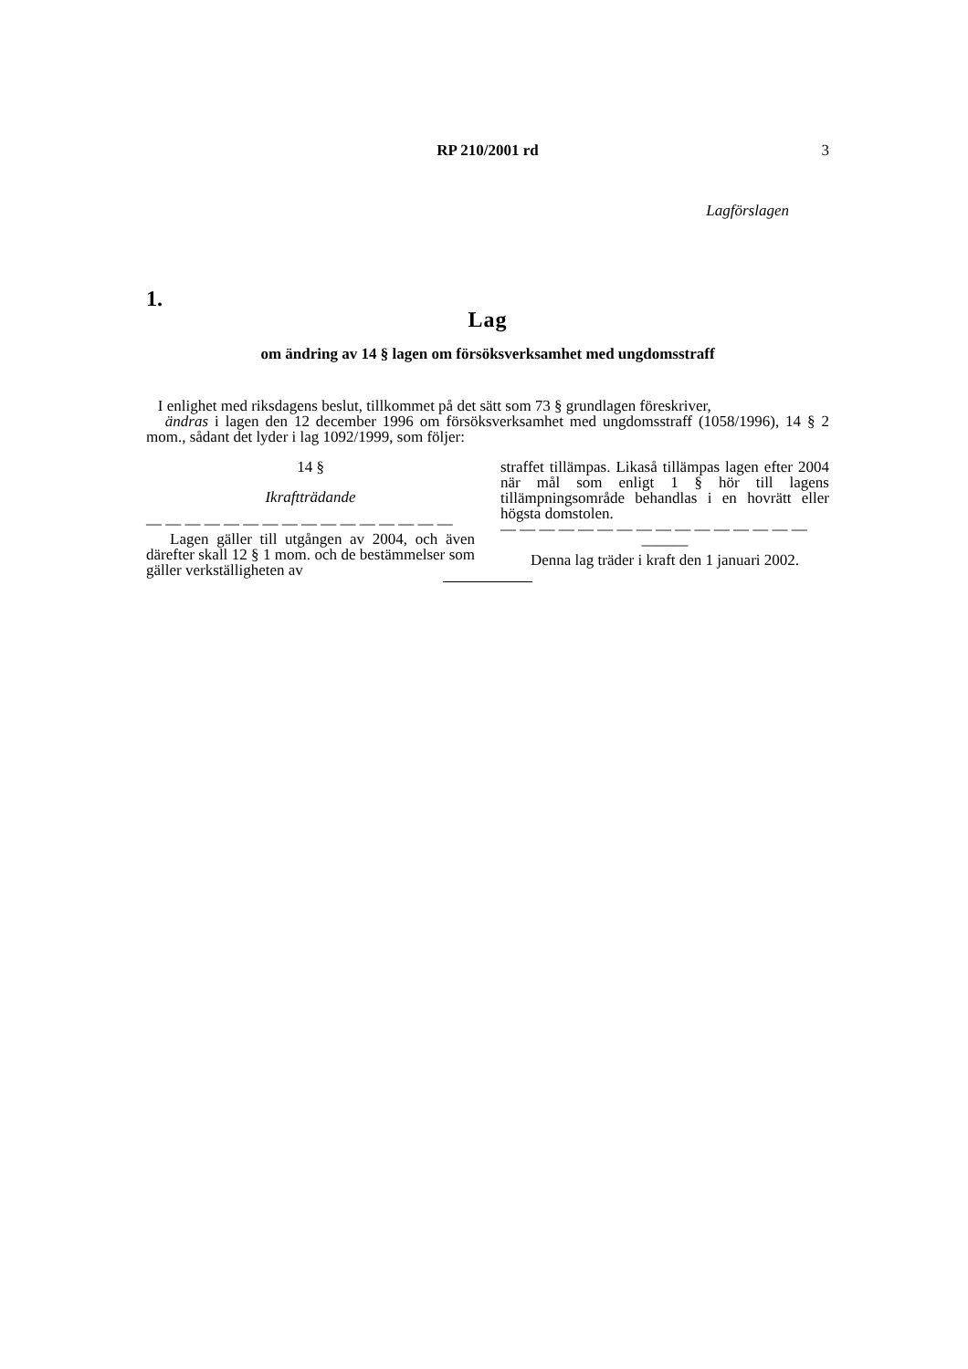RP 210/2001 rd
3
Lagförslagen
1.
Lag
om ändring av 14 § lagen om försöksverksamhet med ungdomsstraff
I enlighet med riksdagens beslut, tillkommet på det sätt som 73 § grundlagen föreskriver,
ändras i lagen den 12 december 1996 om försöksverksamhet med ungdomsstraff (1058/1996), 14 § 2 mom., sådant det lyder i lag 1092/1999, som följer:
14 §
Ikraftträdande
— — — — — — — — — — — — — — — —
Lagen gäller till utgången av 2004, och även därefter skall 12 § 1 mom. och de bestämmelser som gäller verkställigheten av
straffet tillämpas. Likaså tillämpas lagen efter 2004 när mål som enligt 1 § hör till lagens tillämpningsområde behandlas i en hovrätt eller högsta domstolen.
— — — — — — — — — — — — — — — —
———
Denna lag träder i kraft den 1 januari 2002.